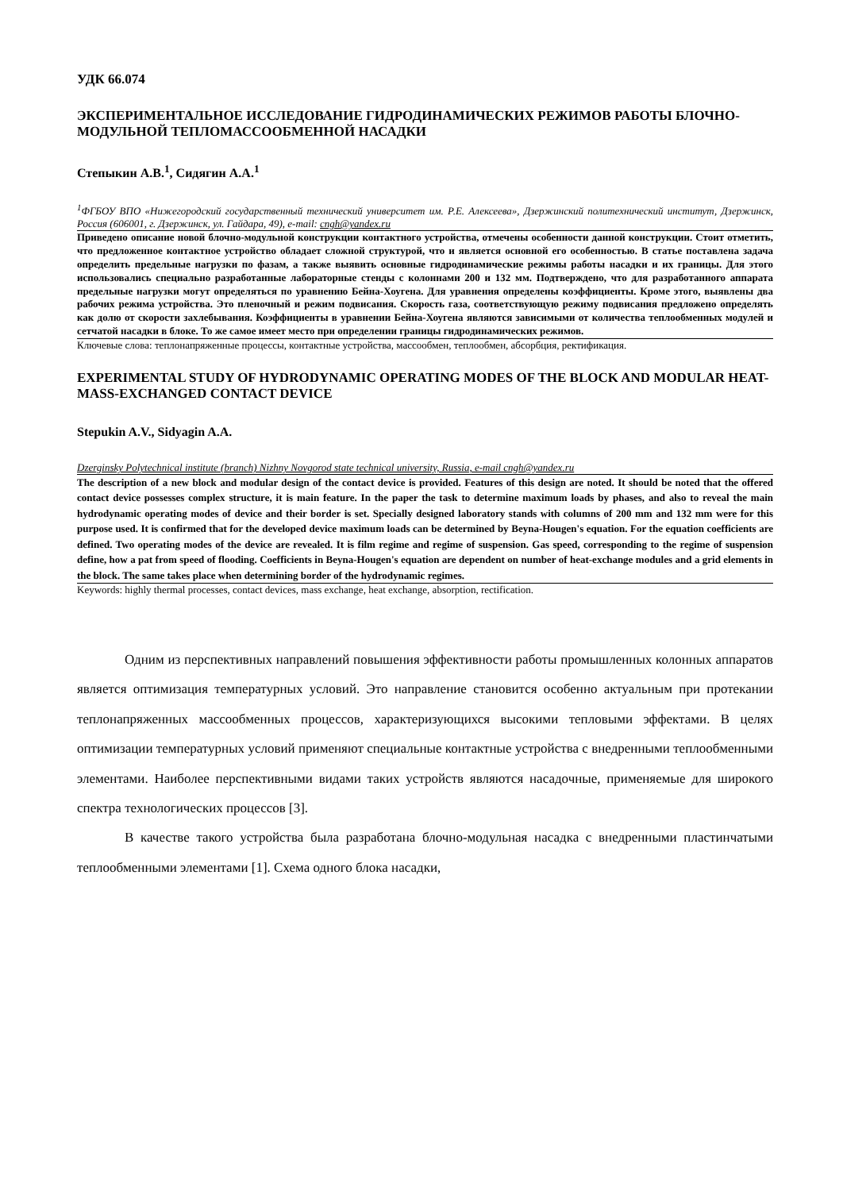УДК 66.074
ЭКСПЕРИМЕНТАЛЬНОЕ ИССЛЕДОВАНИЕ ГИДРОДИНАМИЧЕСКИХ РЕЖИМОВ РАБОТЫ БЛОЧНО-МОДУЛЬНОЙ ТЕПЛОМАССООБМЕННОЙ НАСАДКИ
Степыкин А.В.<sup>1</sup>, Сидягин А.А.<sup>1</sup>
<sup>1</sup> ФГБОУ ВПО «Нижегородский государственный технический университет им. Р.Е. Алексеева», Дзержинский политехнический институт, Дзержинск, Россия (606001, г. Дзержинск, ул. Гайдара, 49), e-mail: cngh@yandex.ru
Приведено описание новой блочно-модульной конструкции контактного устройства, отмечены особенности данной конструкции. Стоит отметить, что предложенное контактное устройство обладает сложной структурой, что и является основной его особенностью. В статье поставлена задача определить предельные нагрузки по фазам, а также выявить основные гидродинамические режимы работы насадки и их границы. Для этого использовались специально разработанные лабораторные стенды с колоннами 200 и 132 мм. Подтверждено, что для разработанного аппарата предельные нагрузки могут определяться по уравнению Бейна-Хоугена. Для уравнения определены коэффициенты. Кроме этого, выявлены два рабочих режима устройства. Это пленочный и режим подвисания. Скорость газа, соответствующую режиму подвисания предложено определять как долю от скорости захлебывания. Коэффициенты в уравнении Бейна-Хоугена являются зависимыми от количества теплообменных модулей и сетчатой насадки в блоке. То же самое имеет место при определении границы гидродинамических режимов.
Ключевые слова: теплонапряженные процессы, контактные устройства, массообмен, теплообмен, абсорбция, ректификация.
EXPERIMENTAL STUDY OF HYDRODYNAMIC OPERATING MODES OF THE BLOCK AND MODULAR HEAT-MASS-EXCHANGED CONTACT DEVICE
Stepukin A.V., Sidyagin A.A.
Dzerginsky Polytechnical institute (branch) Nizhny Novgorod state technical university, Russia, e-mail cngh@yandex.ru
The description of a new block and modular design of the contact device is provided. Features of this design are noted. It should be noted that the offered contact device possesses complex structure, it is main feature. In the paper the task to determine maximum loads by phases, and also to reveal the main hydrodynamic operating modes of device and their border is set. Specially designed laboratory stands with columns of 200 mm and 132 mm were for this purpose used. It is confirmed that for the developed device maximum loads can be determined by Beyna-Hougen's equation. For the equation coefficients are defined. Two operating modes of the device are revealed. It is film regime and regime of suspension. Gas speed, corresponding to the regime of suspension define, how a pat from speed of flooding. Coefficients in Beyna-Hougen's equation are dependent on number of heat-exchange modules and a grid elements in the block. The same takes place when determining border of the hydrodynamic regimes.
Keywords: highly thermal processes, contact devices, mass exchange, heat exchange, absorption, rectification.
Одним из перспективных направлений повышения эффективности работы промышленных колонных аппаратов является оптимизация температурных условий. Это направление становится особенно актуальным при протекании теплонапряженных массообменных процессов, характеризующихся высокими тепловыми эффектами. В целях оптимизации температурных условий применяют специальные контактные устройства с внедренными теплообменными элементами. Наиболее перспективными видами таких устройств являются насадочные, применяемые для широкого спектра технологических процессов [3].
В качестве такого устройства была разработана блочно-модульная насадка с внедренными пластинчатыми теплообменными элементами [1]. Схема одного блока насадки,